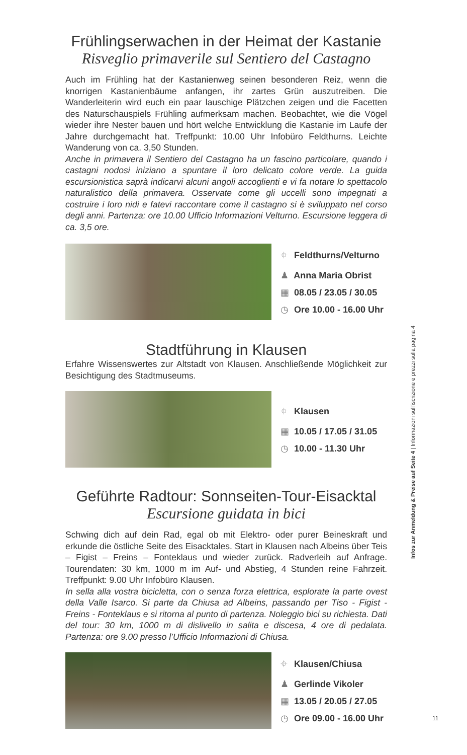Frühlingserwachen in der Heimat der Kastanie
Risveglio primaverile sul Sentiero del Castagno
Auch im Frühling hat der Kastanienweg seinen besonderen Reiz, wenn die knorrigen Kastanienbäume anfangen, ihr zartes Grün auszutreiben. Die Wanderleiterin wird euch ein paar lauschige Plätzchen zeigen und die Facetten des Naturschauspiels Frühling aufmerksam machen. Beobachtet, wie die Vögel wieder ihre Nester bauen und hört welche Entwicklung die Kastanie im Laufe der Jahre durchgemacht hat. Treffpunkt: 10.00 Uhr Infobüro Feldthurns. Leichte Wanderung von ca. 3,50 Stunden.
Anche in primavera il Sentiero del Castagno ha un fascino particolare, quando i castagni nodosi iniziano a spuntare il loro delicato colore verde. La guida escursionistica saprà indicarvi alcuni angoli accoglienti e vi fa notare lo spettacolo naturalistico della primavera. Osservate come gli uccelli sono impegnati a costruire i loro nidi e fatevi raccontare come il castagno si è sviluppato nel corso degli anni. Partenza: ore 10.00 Ufficio Informazioni Velturno. Escursione leggera di ca. 3,5 ore.
⌖ Feldthurns/Velturno
♟ Anna Maria Obrist
▦ 08.05 / 23.05 / 30.05
◷ Ore 10.00 - 16.00 Uhr
Stadtführung in Klausen
Erfahre Wissenswertes zur Altstadt von Klausen. Anschließende Möglichkeit zur Besichtigung des Stadtmuseums.
⌖ Klausen
▦ 10.05 / 17.05 / 31.05
◷ 10.00 - 11.30 Uhr
Geführte Radtour: Sonnseiten-Tour-Eisacktal
Escursione guidata in bici
Schwing dich auf dein Rad, egal ob mit Elektro- oder purer Beineskraft und erkunde die östliche Seite des Eisacktales. Start in Klausen nach Albeins über Teis – Figist – Freins – Fonteklaus und wieder zurück. Radverleih auf Anfrage. Tourendaten: 30 km, 1000 m im Auf- und Abstieg, 4 Stunden reine Fahrzeit. Treffpunkt: 9.00 Uhr Infobüro Klausen.
In sella alla vostra bicicletta, con o senza forza elettrica, esplorate la parte ovest della Valle Isarco. Si parte da Chiusa ad Albeins, passando per Tiso - Figist - Freins - Fonteklaus e si ritorna al punto di partenza. Noleggio bici su richiesta. Dati del tour: 30 km, 1000 m di dislivello in salita e discesa, 4 ore di pedalata. Partenza: ore 9.00 presso l’Ufficio Informazioni di Chiusa.
⌖ Klausen/Chiusa
♟ Gerlinde Vikoler
▦ 13.05 / 20.05 / 27.05
◷ Ore 09.00 - 16.00 Uhr
Infos zur Anmeldung & Preise auf Seite 4 | Informazioni sull'iscrizione e prezzi sulla pagina 4
11